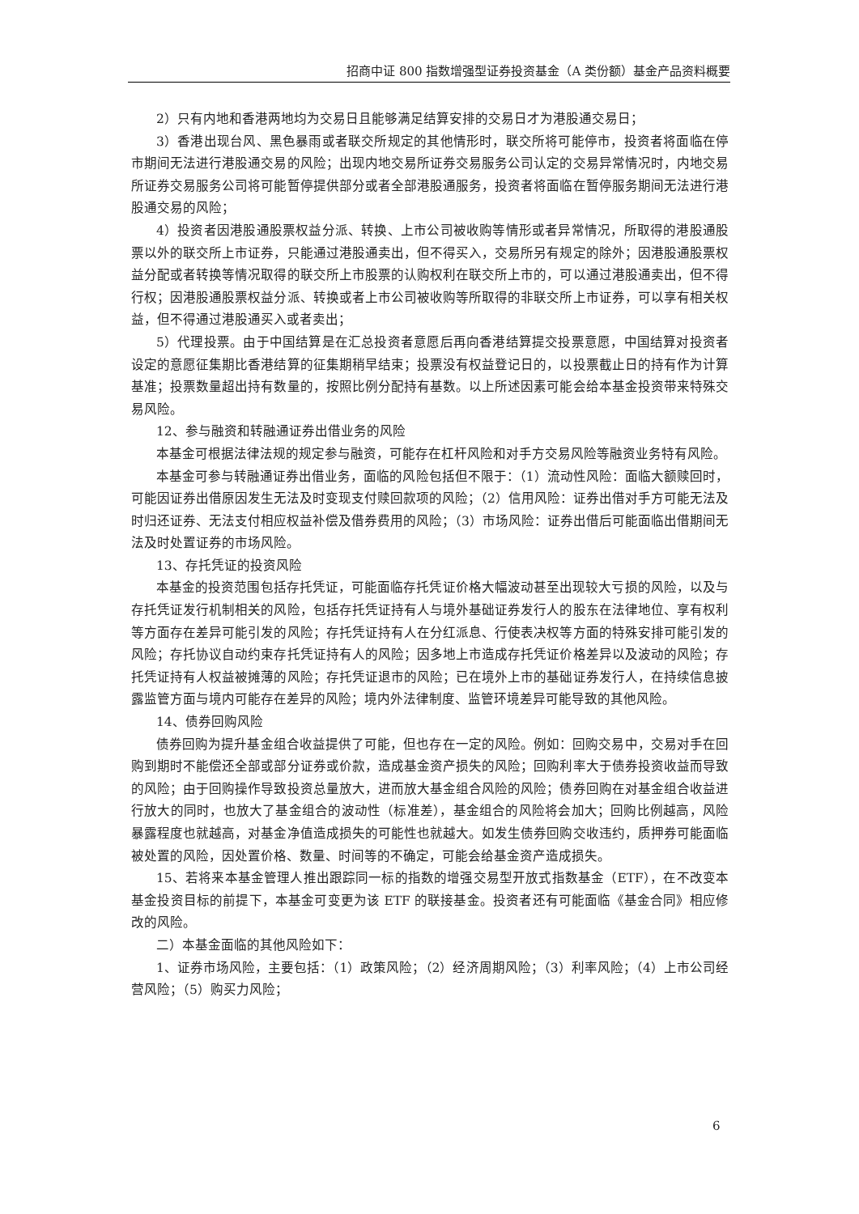招商中证 800 指数增强型证券投资基金（A 类份额）基金产品资料概要
2）只有内地和香港两地均为交易日且能够满足结算安排的交易日才为港股通交易日；
3）香港出现台风、黑色暴雨或者联交所规定的其他情形时，联交所将可能停市，投资者将面临在停市期间无法进行港股通交易的风险；出现内地交易所证券交易服务公司认定的交易异常情况时，内地交易所证券交易服务公司将可能暂停提供部分或者全部港股通服务，投资者将面临在暂停服务期间无法进行港股通交易的风险；
4）投资者因港股通股票权益分派、转换、上市公司被收购等情形或者异常情况，所取得的港股通股票以外的联交所上市证券，只能通过港股通卖出，但不得买入，交易所另有规定的除外；因港股通股票权益分配或者转换等情况取得的联交所上市股票的认购权利在联交所上市的，可以通过港股通卖出，但不得行权；因港股通股票权益分派、转换或者上市公司被收购等所取得的非联交所上市证券，可以享有相关权益，但不得通过港股通买入或者卖出；
5）代理投票。由于中国结算是在汇总投资者意愿后再向香港结算提交投票意愿，中国结算对投资者设定的意愿征集期比香港结算的征集期稍早结束；投票没有权益登记日的，以投票截止日的持有作为计算基准；投票数量超出持有数量的，按照比例分配持有基数。以上所述因素可能会给本基金投资带来特殊交易风险。
12、参与融资和转融通证券出借业务的风险
本基金可根据法律法规的规定参与融资，可能存在杠杆风险和对手方交易风险等融资业务特有风险。
本基金可参与转融通证券出借业务，面临的风险包括但不限于：（1）流动性风险：面临大额赎回时，可能因证券出借原因发生无法及时变现支付赎回款项的风险；（2）信用风险：证券出借对手方可能无法及时归还证券、无法支付相应权益补偿及借券费用的风险；（3）市场风险：证券出借后可能面临出借期间无法及时处置证券的市场风险。
13、存托凭证的投资风险
本基金的投资范围包括存托凭证，可能面临存托凭证价格大幅波动甚至出现较大亏损的风险，以及与存托凭证发行机制相关的风险，包括存托凭证持有人与境外基础证券发行人的股东在法律地位、享有权利等方面存在差异可能引发的风险；存托凭证持有人在分红派息、行使表决权等方面的特殊安排可能引发的风险；存托协议自动约束存托凭证持有人的风险；因多地上市造成存托凭证价格差异以及波动的风险；存托凭证持有人权益被摊薄的风险；存托凭证退市的风险；已在境外上市的基础证券发行人，在持续信息披露监管方面与境内可能存在差异的风险；境内外法律制度、监管环境差异可能导致的其他风险。
14、债券回购风险
债券回购为提升基金组合收益提供了可能，但也存在一定的风险。例如：回购交易中，交易对手在回购到期时不能偿还全部或部分证券或价款，造成基金资产损失的风险；回购利率大于债券投资收益而导致的风险；由于回购操作导致投资总量放大，进而放大基金组合风险的风险；债券回购在对基金组合收益进行放大的同时，也放大了基金组合的波动性（标准差），基金组合的风险将会加大；回购比例越高，风险暴露程度也就越高，对基金净值造成损失的可能性也就越大。如发生债券回购交收违约，质押券可能面临被处置的风险，因处置价格、数量、时间等的不确定，可能会给基金资产造成损失。
15、若将来本基金管理人推出跟踪同一标的指数的增强交易型开放式指数基金（ETF），在不改变本基金投资目标的前提下，本基金可变更为该 ETF 的联接基金。投资者还有可能面临《基金合同》相应修改的风险。
二）本基金面临的其他风险如下：
1、证券市场风险，主要包括：（1）政策风险；（2）经济周期风险；（3）利率风险；（4）上市公司经营风险；（5）购买力风险；
6